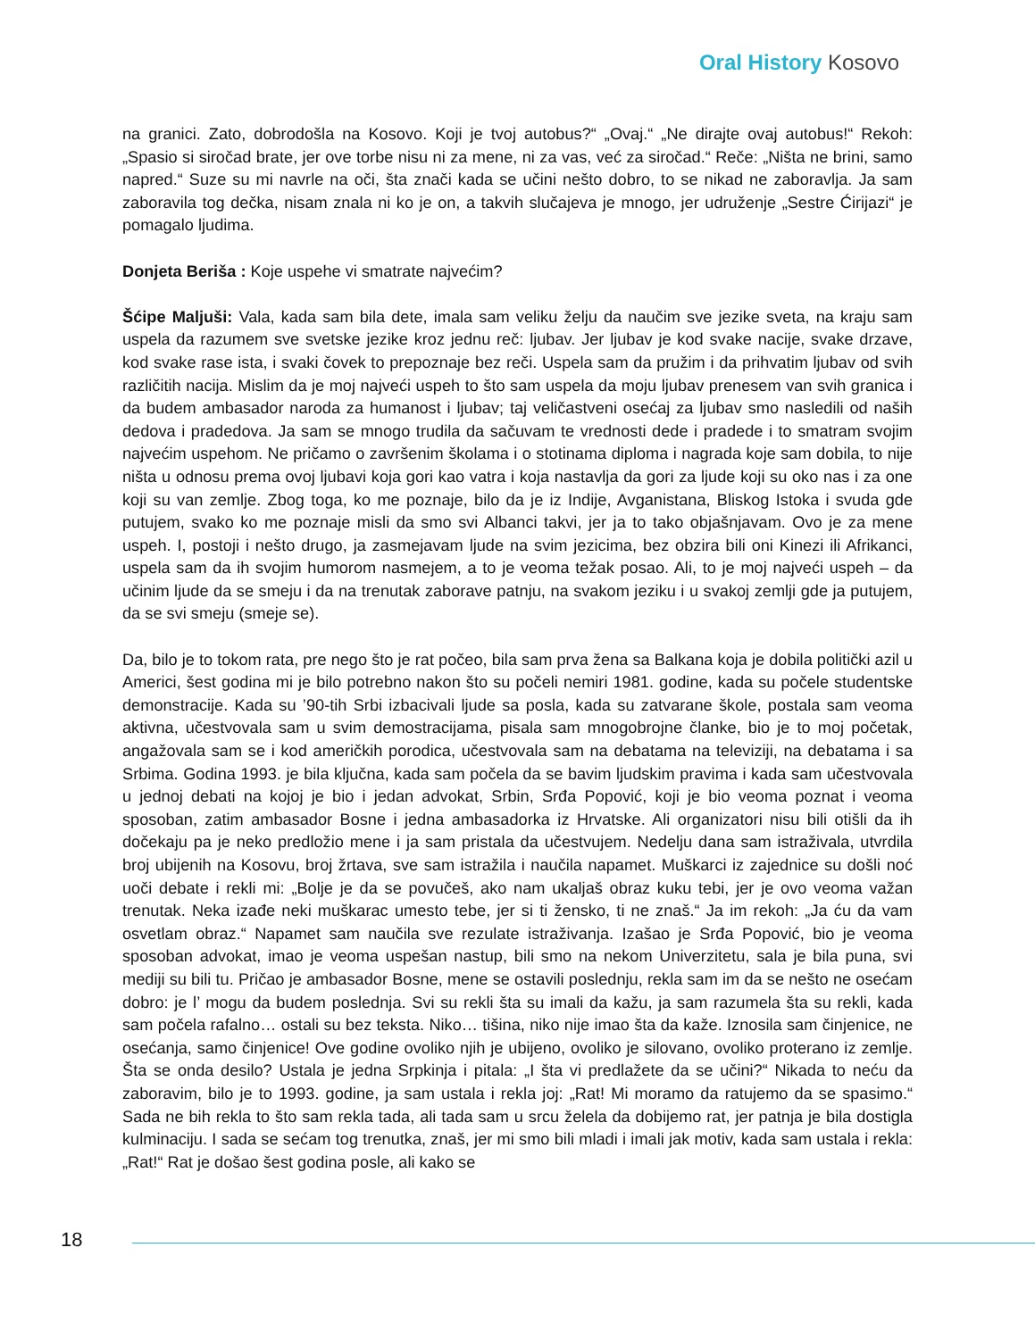Oral History Kosovo
na granici. Zato, dobrodošla na Kosovo. Koji je tvoj autobus?“ „Ovaj.“ „Ne dirajte ovaj autobus!“ Rekoh: „Spasio si siročad brate, jer ove torbe nisu ni za mene, ni za vas, već za siročad.“ Reče: „Ništa ne brini, samo napred.“ Suze su mi navrle na oči, šta znači kada se učini nešto dobro, to se nikad ne zaboravlja. Ja sam zaboravila tog dečka, nisam znala ni ko je on, a takvih slučajeva je mnogo, jer udruženje „Sestre Ćirijazi“ je pomagalo ljudima.
Donjeta Beriša : Koje uspehe vi smatrate najvećim?
Šćipe Maljuši: Vala, kada sam bila dete, imala sam veliku želju da naučim sve jezike sveta, na kraju sam uspela da razumem sve svetske jezike kroz jednu reč: ljubav. Jer ljubav je kod svake nacije, svake drzave, kod svake rase ista, i svaki čovek to prepoznaje bez reči. Uspela sam da pružim i da prihvatim ljubav od svih različitih nacija. Mislim da je moj najveći uspeh to što sam uspela da moju ljubav prenesem van svih granica i da budem ambasador naroda za humanost i ljubav; taj veličastveni osećaj za ljubav smo nasledili od naših dedova i pradedova. Ja sam se mnogo trudila da sačuvam te vrednosti dede i pradede i to smatram svojim najvećim uspehom. Ne pričamo o završenim školama i o stotinama diploma i nagrada koje sam dobila, to nije ništa u odnosu prema ovoj ljubavi koja gori kao vatra i koja nastavlja da gori za ljude koji su oko nas i za one koji su van zemlje. Zbog toga, ko me poznaje, bilo da je iz Indije, Avganistana, Bliskog Istoka i svuda gde putujem, svako ko me poznaje misli da smo svi Albanci takvi, jer ja to tako objašnjavam. Ovo je za mene uspeh. I, postoji i nešto drugo, ja zasmejavam ljude na svim jezicima, bez obzira bili oni Kinezi ili Afrikanci, uspela sam da ih svojim humorom nasmejem, a to je veoma težak posao. Ali, to je moj najveći uspeh – da učinim ljude da se smeju i da na trenutak zaborave patnju, na svakom jeziku i u svakoj zemlji gde ja putujem, da se svi smeju (smeje se).
Da, bilo je to tokom rata, pre nego što je rat počeo, bila sam prva žena sa Balkana koja je dobila politički azil u Americi, šest godina mi je bilo potrebno nakon što su počeli nemiri 1981. godine, kada su počele studentske demonstracije. Kada su ’90-tih Srbi izbacivali ljude sa posla, kada su zatvarane škole, postala sam veoma aktivna, učestvovala sam u svim demostracijama, pisala sam mnogobrojne članke, bio je to moj početak, angažovala sam se i kod američkih porodica, učestvovala sam na debatama na televiziji, na debatama i sa Srbima. Godina 1993. je bila ključna, kada sam počela da se bavim ljudskim pravima i kada sam učestvovala u jednoj debati na kojoj je bio i jedan advokat, Srbin, Srđa Popović, koji je bio veoma poznat i veoma sposoban, zatim ambasador Bosne i jedna ambasadorka iz Hrvatske. Ali organizatori nisu bili otišli da ih dočekaju pa je neko predložio mene i ja sam pristala da učestvujem. Nedelju dana sam istraživala, utvrdila broj ubijenih na Kosovu, broj žrtava, sve sam istražila i naučila napamet. Muškarci iz zajednice su došli noć uoči debate i rekli mi: „Bolje je da se povučeš, ako nam ukaljaš obraz kuku tebi, jer je ovo veoma važan trenutak. Neka izađe neki muškarac umesto tebe, jer si ti žensko, ti ne znaš.“ Ja im rekoh: „Ja ću da vam osvetlam obraz.“ Napamet sam naučila sve rezulate istraživanja. Izašao je Srđa Popović, bio je veoma sposoban advokat, imao je veoma uspešan nastup, bili smo na nekom Univerzitetu, sala je bila puna, svi mediji su bili tu. Pričao je ambasador Bosne, mene se ostavili poslednju, rekla sam im da se nešto ne osećam dobro: je l’ mogu da budem poslednja. Svi su rekli šta su imali da kažu, ja sam razumela šta su rekli, kada sam počela rafalno… ostali su bez teksta. Niko… tišina, niko nije imao šta da kaže. Iznosila sam činjenice, ne osećanja, samo činjenice! Ove godine ovoliko njih je ubijeno, ovoliko je silovano, ovoliko proterano iz zemlje. Šta se onda desilo? Ustala je jedna Srpkinja i pitala: „I šta vi predlažete da se učini?“ Nikada to neću da zaboravim, bilo je to 1993. godine, ja sam ustala i rekla joj: „Rat! Mi moramo da ratujemo da se spasimo.“ Sada ne bih rekla to što sam rekla tada, ali tada sam u srcu želela da dobijemo rat, jer patnja je bila dostigla kulminaciju. I sada se sećam tog trenutka, znaš, jer mi smo bili mladi i imali jak motiv, kada sam ustala i rekla: „Rat!“ Rat je došao šest godina posle, ali kako se
18